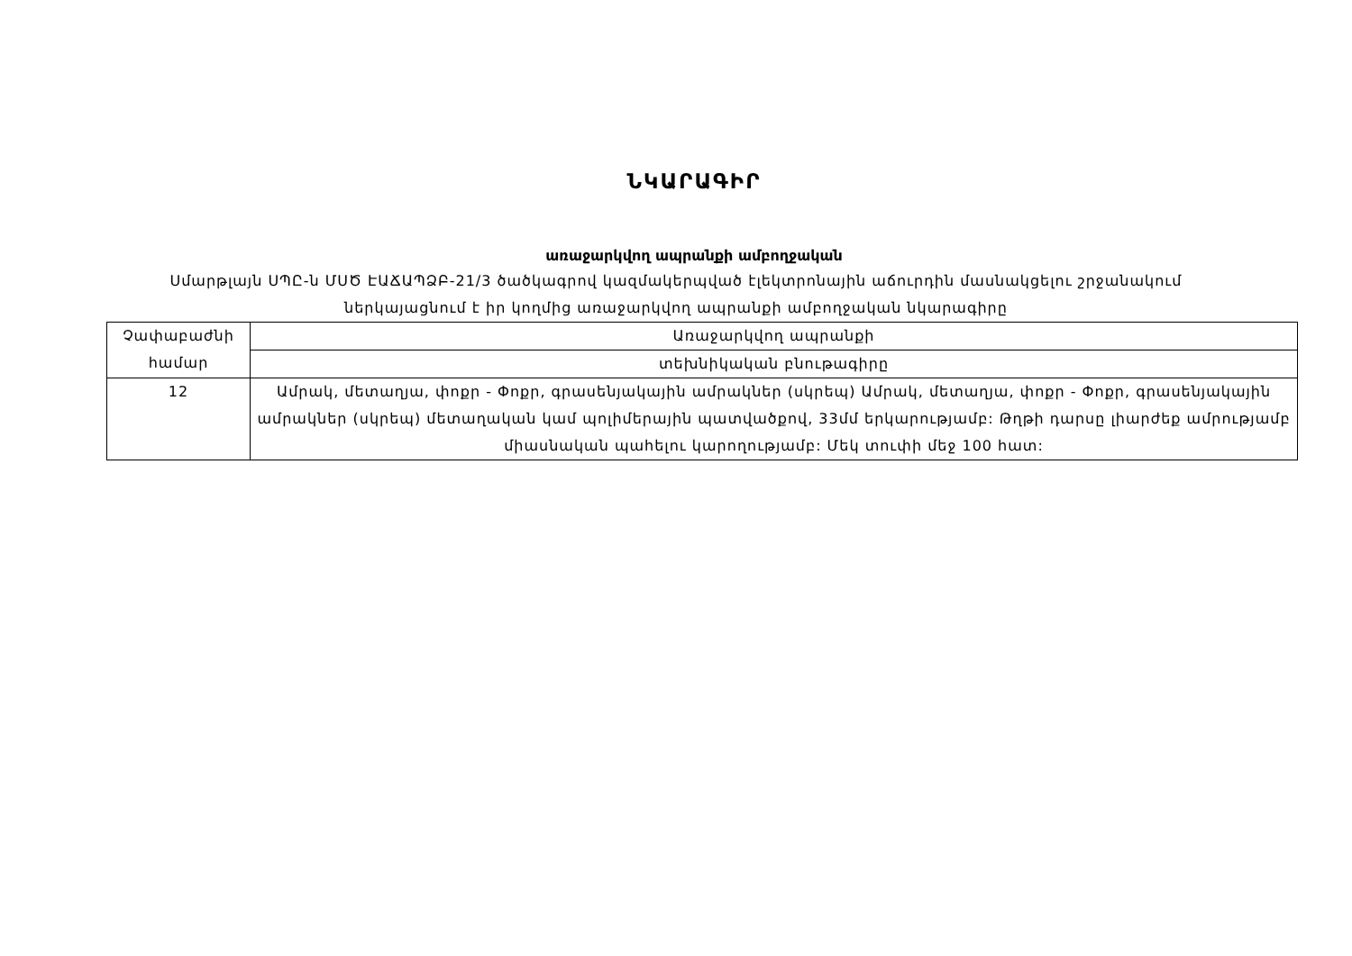ՆԿԱՐԱԳԻՐ
առաջարկվող ապրանքի ամբողջական
Սմարթլայն ՍՊԸ-ն ՄՍԾ ԷԱՃԱՊՁԲ-21/3 ծածկագրով կազմակերպված էլեկտրոնային աճուրդին մասնակցելու շրջանակում ներկայացնում է իր կողմից առաջարկվող ապրանքի ամբողջական նկարագիրը
| Չափաբաժնի համար | Առաջարկվող ապրանքի |
| | տեխնիկական բնութագիրը |
| 12 | Ամրակ, մետաղյա, փոքր - Փոքր, գրասենյակային ամրակներ (սկրեպ) Ամրակ, մետաղյա, փոքր - Փոքր, գրասենյակային ամրակներ (սկրեպ) մետաղական կամ պոլիմերային պատվածքով, 33մմ երկարությամբ: Թղթի դարսը լիարժեք ամրությամբ միասնական պահելու կարողությամբ: Մեկ տուփի մեջ 100 հատ: |